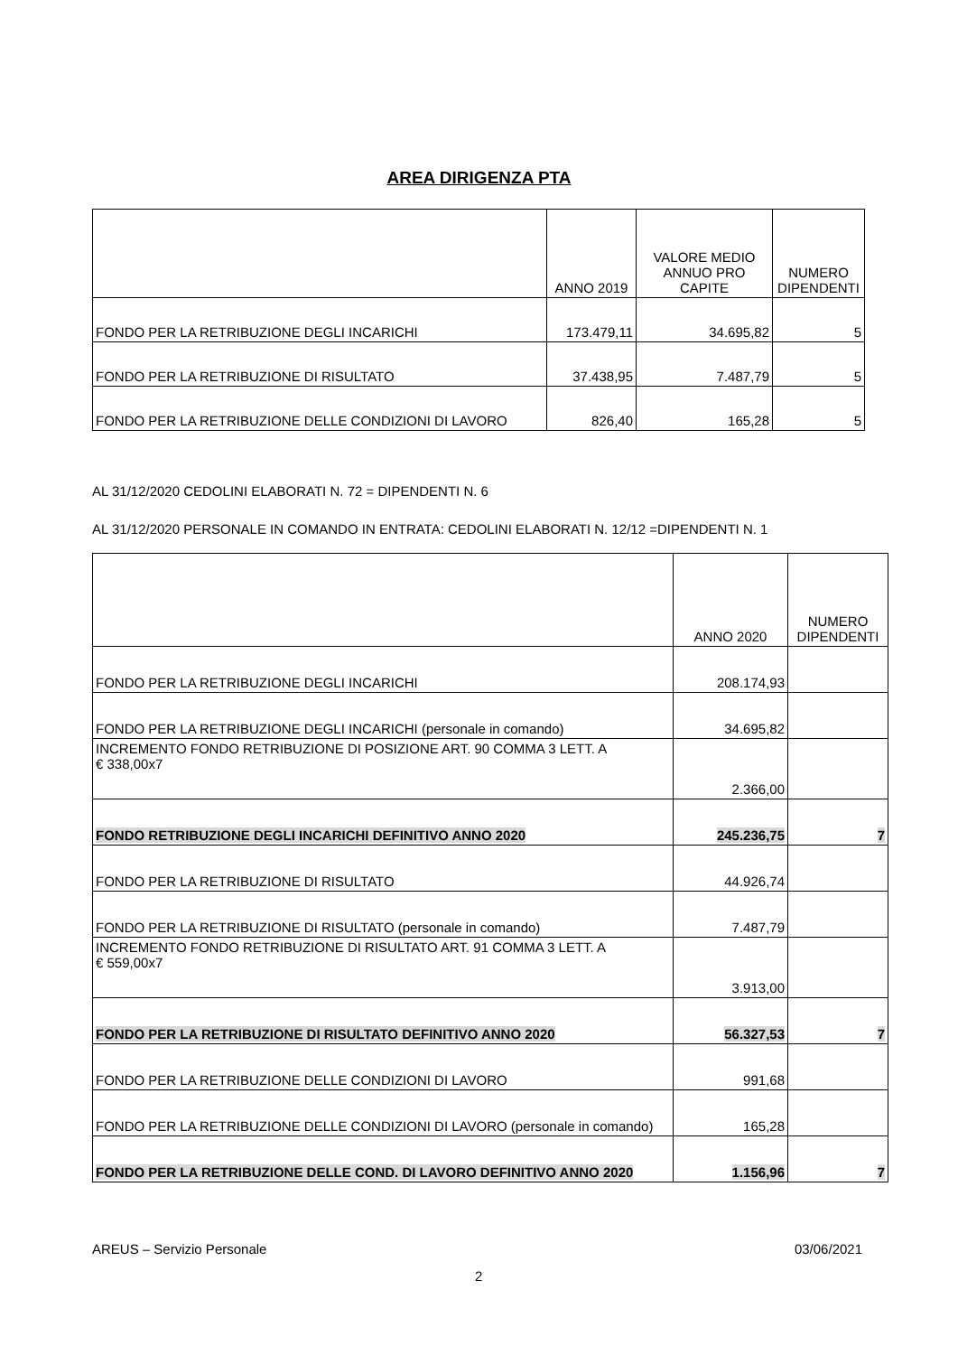AREA DIRIGENZA PTA
| | ANNO 2019 | VALORE MEDIO ANNUO PRO CAPITE | NUMERO DIPENDENTI |
| --- | --- | --- | --- |
| FONDO PER LA RETRIBUZIONE DEGLI INCARICHI | 173.479,11 | 34.695,82 | 5 |
| FONDO PER LA RETRIBUZIONE DI RISULTATO | 37.438,95 | 7.487,79 | 5 |
| FONDO PER LA RETRIBUZIONE DELLE CONDIZIONI DI LAVORO | 826,40 | 165,28 | 5 |
AL 31/12/2020 CEDOLINI ELABORATI N. 72 = DIPENDENTI N. 6
AL 31/12/2020 PERSONALE IN COMANDO IN ENTRATA: CEDOLINI ELABORATI N. 12/12 =DIPENDENTI N. 1
| | ANNO 2020 | NUMERO DIPENDENTI |
| --- | --- | --- |
| FONDO PER LA RETRIBUZIONE DEGLI INCARICHI | 208.174,93 | |
| FONDO PER LA RETRIBUZIONE DEGLI INCARICHI (personale in comando) | 34.695,82 | |
| INCREMENTO FONDO RETRIBUZIONE DI POSIZIONE ART. 90 COMMA 3 LETT. A € 338,00x7 | 2.366,00 | |
| FONDO RETRIBUZIONE DEGLI INCARICHI DEFINITIVO ANNO 2020 | 245.236,75 | 7 |
| FONDO PER LA RETRIBUZIONE DI RISULTATO | 44.926,74 | |
| FONDO PER LA RETRIBUZIONE DI RISULTATO (personale in comando) | 7.487,79 | |
| INCREMENTO FONDO RETRIBUZIONE DI RISULTATO ART. 91 COMMA 3 LETT. A € 559,00x7 | 3.913,00 | |
| FONDO PER LA RETRIBUZIONE DI RISULTATO DEFINITIVO ANNO 2020 | 56.327,53 | 7 |
| FONDO PER LA RETRIBUZIONE DELLE CONDIZIONI DI LAVORO | 991,68 | |
| FONDO PER LA RETRIBUZIONE DELLE CONDIZIONI DI LAVORO (personale in comando) | 165,28 | |
| FONDO PER LA RETRIBUZIONE DELLE COND. DI LAVORO DEFINITIVO ANNO 2020 | 1.156,96 | 7 |
AREUS – Servizio Personale 03/06/2021
2